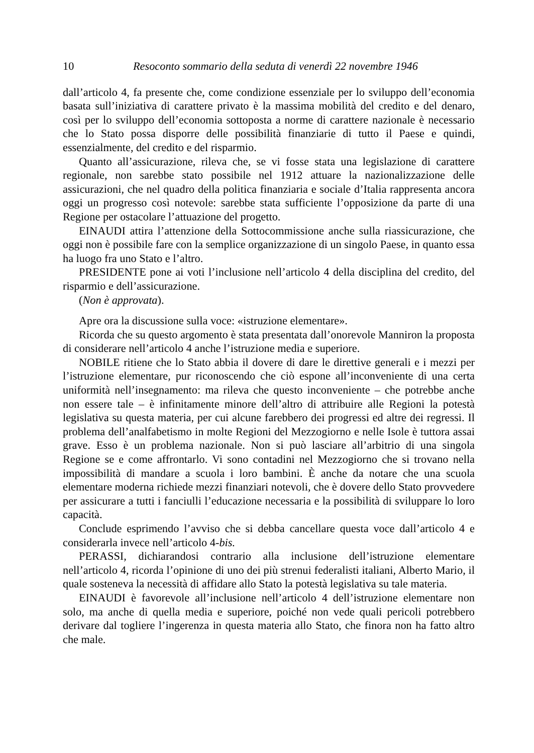10 Resoconto sommario della seduta di venerdì 22 novembre 1946
dall’articolo 4, fa presente che, come condizione essenziale per lo sviluppo dell’economia basata sull’iniziativa di carattere privato è la massima mobilità del credito e del denaro, così per lo sviluppo dell’economia sottoposta a norme di carattere nazionale è necessario che lo Stato possa disporre delle possibilità finanziarie di tutto il Paese e quindi, essenzialmente, del credito e del risparmio.
Quanto all’assicurazione, rileva che, se vi fosse stata una legislazione di carattere regionale, non sarebbe stato possibile nel 1912 attuare la nazionalizzazione delle assicurazioni, che nel quadro della politica finanziaria e sociale d’Italia rappresenta ancora oggi un progresso così notevole: sarebbe stata sufficiente l’opposizione da parte di una Regione per ostacolare l’attuazione del progetto.
EINAUDI attira l’attenzione della Sottocommissione anche sulla riassicurazione, che oggi non è possibile fare con la semplice organizzazione di un singolo Paese, in quanto essa ha luogo fra uno Stato e l’altro.
PRESIDENTE pone ai voti l’inclusione nell’articolo 4 della disciplina del credito, del risparmio e dell’assicurazione.
(Non è approvata).
Apre ora la discussione sulla voce: «istruzione elementare».
Ricorda che su questo argomento è stata presentata dall’onorevole Manniron la proposta di considerare nell’articolo 4 anche l’istruzione media e superiore.
NOBILE ritiene che lo Stato abbia il dovere di dare le direttive generali e i mezzi per l’istruzione elementare, pur riconoscendo che ciò espone all’inconveniente di una certa uniformità nell’insegnamento: ma rileva che questo inconveniente – che potrebbe anche non essere tale – è infinitamente minore dell’altro di attribuire alle Regioni la potestà legislativa su questa materia, per cui alcune farebbero dei progressi ed altre dei regressi. Il problema dell’analfabetismo in molte Regioni del Mezzogiorno e nelle Isole è tuttora assai grave. Esso è un problema nazionale. Non si può lasciare all’arbitrio di una singola Regione se e come affrontarlo. Vi sono contadini nel Mezzogiorno che si trovano nella impossibilità di mandare a scuola i loro bambini. È anche da notare che una scuola elementare moderna richiede mezzi finanziari notevoli, che è dovere dello Stato provvedere per assicurare a tutti i fanciulli l’educazione necessaria e la possibilità di sviluppare lo loro capacità.
Conclude esprimendo l’avviso che si debba cancellare questa voce dall’articolo 4 e considerarla invece nell’articolo 4-bis.
PERASSI, dichiarandosi contrario alla inclusione dell’istruzione elementare nell’articolo 4, ricorda l’opinione di uno dei più strenui federalisti italiani, Alberto Mario, il quale sosteneva la necessità di affidare allo Stato la potestà legislativa su tale materia.
EINAUDI è favorevole all’inclusione nell’articolo 4 dell’istruzione elementare non solo, ma anche di quella media e superiore, poiché non vede quali pericoli potrebbero derivare dal togliere l’ingerenza in questa materia allo Stato, che finora non ha fatto altro che male.